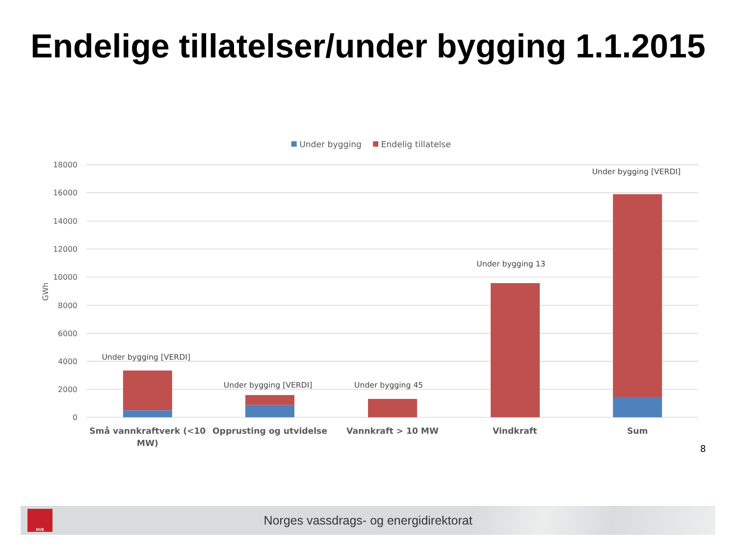Endelige tillatelser/under bygging 1.1.2015
Under bygging
Endelig tillatelse
18000
16000
14000
12000
10000
8000
6000
4000
2000
0
GWh
Under bygging [VERDI]
Under bygging [VERDI]
Under bygging 45
Under bygging 13
Under bygging [VERDI]
Små vannkraftverk (<10
MW)
Opprusting og utvidelse
Vannkraft > 10 MW
Vindkraft
Sum
8
NVE
Norges vassdrags- og energidirektorat